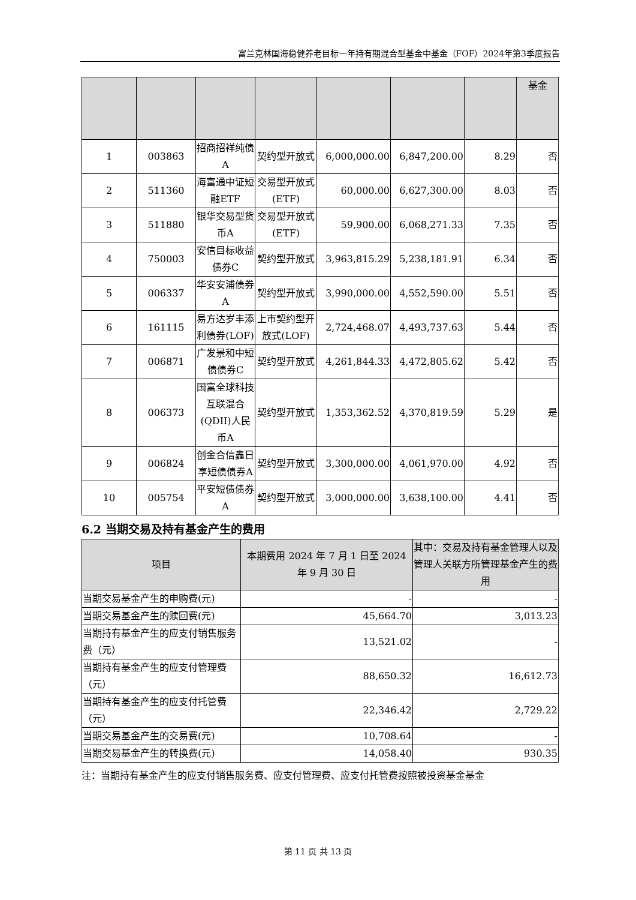富兰克林国海稳健养老目标一年持有期混合型基金中基金（FOF）2024年第3季度报告
| | | | | | | | 基金 |
| --- | --- | --- | --- | --- | --- | --- | --- |
| 1 | 003863 | 招商招祥纯债A | 契约型开放式 | 6,000,000.00 | 6,847,200.00 | 8.29 | 否 |
| 2 | 511360 | 海富通中证短融ETF | 交易型开放式(ETF) | 60,000.00 | 6,627,300.00 | 8.03 | 否 |
| 3 | 511880 | 银华交易型货币A | 交易型开放式(ETF) | 59,900.00 | 6,068,271.33 | 7.35 | 否 |
| 4 | 750003 | 安信目标收益债券C | 契约型开放式 | 3,963,815.29 | 5,238,181.91 | 6.34 | 否 |
| 5 | 006337 | 华安安浦债券A | 契约型开放式 | 3,990,000.00 | 4,552,590.00 | 5.51 | 否 |
| 6 | 161115 | 易方达岁丰添利债券(LOF) | 上市契约型开放式(LOF) | 2,724,468.07 | 4,493,737.63 | 5.44 | 否 |
| 7 | 006871 | 广发景和中短债债券C | 契约型开放式 | 4,261,844.33 | 4,472,805.62 | 5.42 | 否 |
| 8 | 006373 | 国富全球科技互联混合(QDII)人民币A | 契约型开放式 | 1,353,362.52 | 4,370,819.59 | 5.29 | 是 |
| 9 | 006824 | 创金合信鑫日享短债债券A | 契约型开放式 | 3,300,000.00 | 4,061,970.00 | 4.92 | 否 |
| 10 | 005754 | 平安短债债券A | 契约型开放式 | 3,000,000.00 | 3,638,100.00 | 4.41 | 否 |
6.2 当期交易及持有基金产生的费用
| 项目 | 本期费用 2024 年 7 月 1 日至 2024 年 9 月 30 日 | 其中：交易及持有基金管理人以及管理人关联方所管理基金产生的费用 |
| --- | --- | --- |
| 当期交易基金产生的申购费(元) | - | - |
| 当期交易基金产生的赎回费(元) | 45,664.70 | 3,013.23 |
| 当期持有基金产生的应支付销售服务费（元） | 13,521.02 | - |
| 当期持有基金产生的应支付管理费（元） | 88,650.32 | 16,612.73 |
| 当期持有基金产生的应支付托管费（元） | 22,346.42 | 2,729.22 |
| 当期交易基金产生的交易费(元) | 10,708.64 | - |
| 当期交易基金产生的转换费(元) | 14,058.40 | 930.35 |
注：当期持有基金产生的应支付销售服务费、应支付管理费、应支付托管费按照被投资基金基金
第 11 页 共 13 页